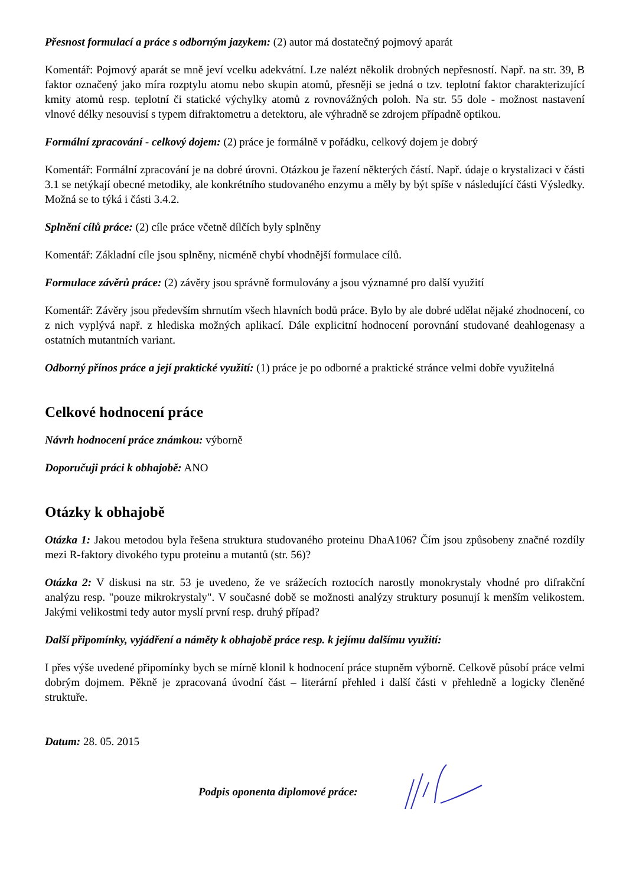Přesnost formulací a práce s odborným jazykem: (2) autor má dostatečný pojmový aparát
Komentář: Pojmový aparát se mně jeví vcelku adekvátní. Lze nalézt několik drobných nepřesností. Např. na str. 39, B faktor označený jako míra rozptylu atomu nebo skupin atomů, přesněji se jedná o tzv. teplotní faktor charakterizující kmity atomů resp. teplotní či statické výchylky atomů z rovnovážných poloh. Na str. 55 dole - možnost nastavení vlnové délky nesouvisí s typem difraktometru a detektoru, ale výhradně se zdrojem případně optikou.
Formální zpracování - celkový dojem: (2) práce je formálně v pořádku, celkový dojem je dobrý
Komentář: Formální zpracování je na dobré úrovni. Otázkou je řazení některých částí. Např. údaje o krystalizaci v části 3.1 se netýkají obecné metodiky, ale konkrétního studovaného enzymu a měly by být spíše v následující části Výsledky. Možná se to týká i části 3.4.2.
Splnění cílů práce: (2) cíle práce včetně dílčích byly splněny
Komentář: Základní cíle jsou splněny, nicméně chybí vhodnější formulace cílů.
Formulace závěrů práce: (2) závěry jsou správně formulovány a jsou významné pro další využití
Komentář: Závěry jsou především shrnutím všech hlavních bodů práce. Bylo by ale dobré udělat nějaké zhodnocení, co z nich vyplývá např. z hlediska možných aplikací. Dále explicitní hodnocení porovnání studované deahlogenasy a ostatních mutantních variant.
Odborný přínos práce a její praktické využití: (1) práce je po odborné a praktické stránce velmi dobře využitelná
Celkové hodnocení práce
Návrh hodnocení práce známkou: výborně
Doporučuji práci k obhajobě: ANO
Otázky k obhajobě
Otázka 1: Jakou metodou byla řešena struktura studovaného proteinu DhaA106? Čím jsou způsobeny značné rozdíly mezi R-faktory divokého typu proteinu a mutantů (str. 56)?
Otázka 2: V diskusi na str. 53 je uvedeno, že ve srážecích roztocích narostly monokrystaly vhodné pro difrakční analýzu resp. "pouze mikrokrystaly". V současné době se možnosti analýzy struktury posunují k menším velikostem. Jakými velikostmi tedy autor myslí první resp. druhý případ?
Další připomínky, vyjádření a náměty k obhajobě práce resp. k jejímu dalšímu využití:
I přes výše uvedené připomínky bych se mírně klonil k hodnocení práce stupněm výborně. Celkově působí práce velmi dobrým dojmem. Pěkně je zpracovaná úvodní část – literární přehled i další části v přehledně a logicky členěné struktuře.
Datum: 28. 05. 2015
Podpis oponenta diplomové práce: